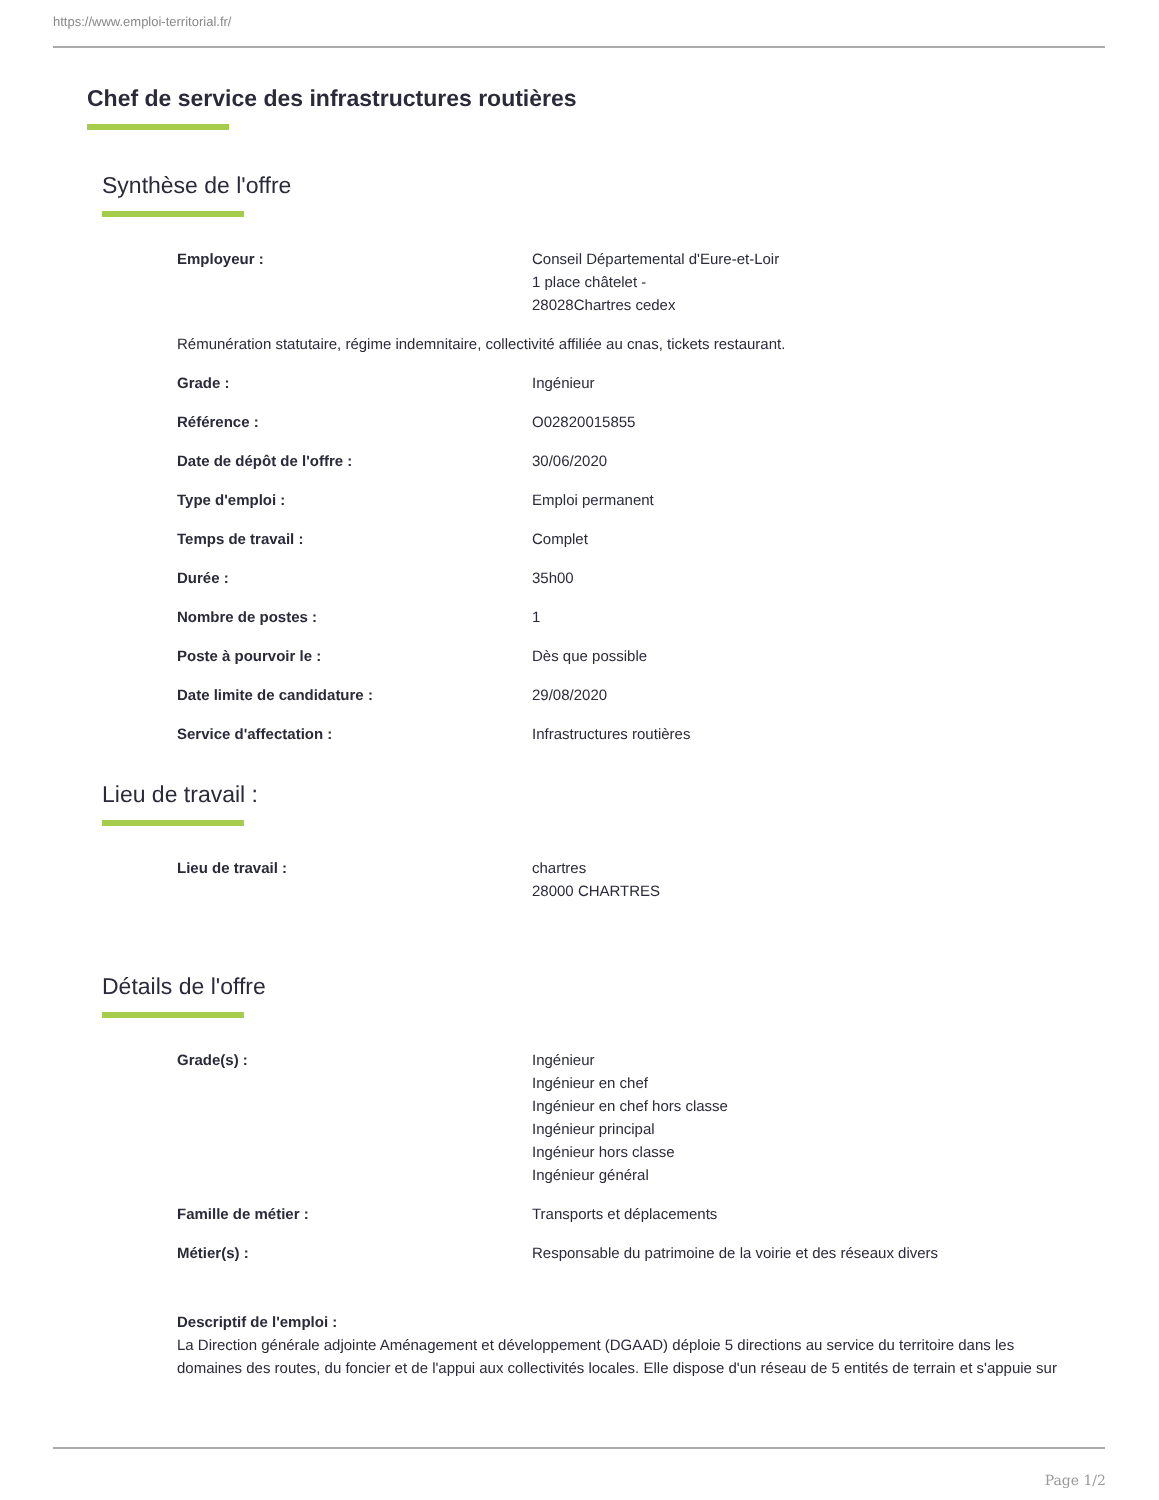https://www.emploi-territorial.fr/
Chef de service des infrastructures routières
Synthèse de l'offre
| Employeur : | Conseil Départemental d'Eure-et-Loir 1 place châtelet - 28028Chartres cedex |
| Rémunération statutaire, régime indemnitaire, collectivité affiliée au cnas, tickets restaurant. | |
| Grade : | Ingénieur |
| Référence : | O02820015855 |
| Date de dépôt de l'offre : | 30/06/2020 |
| Type d'emploi : | Emploi permanent |
| Temps de travail : | Complet |
| Durée : | 35h00 |
| Nombre de postes : | 1 |
| Poste à pourvoir le : | Dès que possible |
| Date limite de candidature : | 29/08/2020 |
| Service d'affectation : | Infrastructures routières |
Lieu de travail :
| Lieu de travail : | chartres 28000 CHARTRES |
Détails de l'offre
| Grade(s) : | Ingénieur Ingénieur en chef Ingénieur en chef hors classe Ingénieur principal Ingénieur hors classe Ingénieur général |
| Famille de métier : | Transports et déplacements |
| Métier(s) : | Responsable du patrimoine de la voirie et des réseaux divers |
Descriptif de l'emploi :
La Direction générale adjointe Aménagement et développement (DGAAD) déploie 5 directions au service du territoire dans les domaines des routes, du foncier et de l'appui aux collectivités locales. Elle dispose d'un réseau de 5 entités de terrain et s'appuie sur
Page 1/2